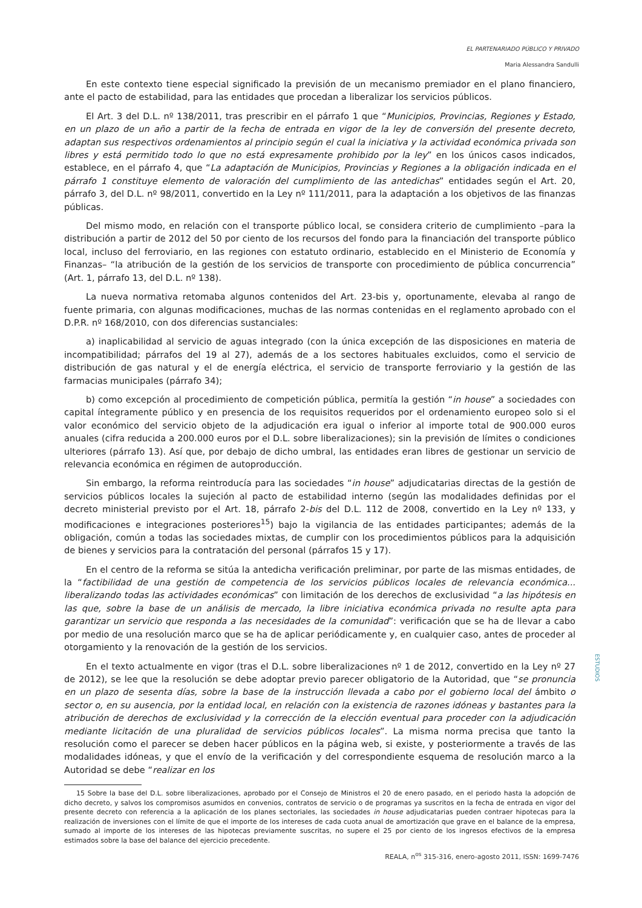EL PARTENARIADO PÚBLICO Y PRIVADO
Maria Alessandra Sandulli
En este contexto tiene especial significado la previsión de un mecanismo premiador en el plano financiero, ante el pacto de estabilidad, para las entidades que procedan a liberalizar los servicios públicos.
El Art. 3 del D.L. nº 138/2011, tras prescribir en el párrafo 1 que “Municipios, Provincias, Regiones y Estado, en un plazo de un año a partir de la fecha de entrada en vigor de la ley de conversión del presente decreto, adaptan sus respectivos ordenamientos al principio según el cual la iniciativa y la actividad económica privada son libres y está permitido todo lo que no está expresamente prohibido por la ley” en los únicos casos indicados, establece, en el párrafo 4, que “La adaptación de Municipios, Provincias y Regiones a la obligación indicada en el párrafo 1 constituye elemento de valoración del cumplimiento de las antedichas” entidades según el Art. 20, párrafo 3, del D.L. nº 98/2011, convertido en la Ley nº 111/2011, para la adaptación a los objetivos de las finanzas públicas.
Del mismo modo, en relación con el transporte público local, se considera criterio de cumplimiento –para la distribución a partir de 2012 del 50 por ciento de los recursos del fondo para la financiación del transporte público local, incluso del ferroviario, en las regiones con estatuto ordinario, establecido en el Ministerio de Economía y Finanzas– “la atribución de la gestión de los servicios de transporte con procedimiento de pública concurrencia” (Art. 1, párrafo 13, del D.L. nº 138).
La nueva normativa retomaba algunos contenidos del Art. 23-bis y, oportunamente, elevaba al rango de fuente primaria, con algunas modificaciones, muchas de las normas contenidas en el reglamento aprobado con el D.P.R. nº 168/2010, con dos diferencias sustanciales:
a) inaplicabilidad al servicio de aguas integrado (con la única excepción de las disposiciones en materia de incompatibilidad; párrafos del 19 al 27), además de a los sectores habituales excluidos, como el servicio de distribución de gas natural y el de energía eléctrica, el servicio de transporte ferroviario y la gestión de las farmacias municipales (párrafo 34);
b) como excepción al procedimiento de competición pública, permitía la gestión “in house” a sociedades con capital íntegramente público y en presencia de los requisitos requeridos por el ordenamiento europeo solo si el valor económico del servicio objeto de la adjudicación era igual o inferior al importe total de 900.000 euros anuales (cifra reducida a 200.000 euros por el D.L. sobre liberalizaciones); sin la previsión de límites o condiciones ulteriores (párrafo 13). Así que, por debajo de dicho umbral, las entidades eran libres de gestionar un servicio de relevancia económica en régimen de autoproducción.
Sin embargo, la reforma reintroducía para las sociedades “in house” adjudicatarias directas de la gestión de servicios públicos locales la sujeción al pacto de estabilidad interno (según las modalidades definidas por el decreto ministerial previsto por el Art. 18, párrafo 2-bis del D.L. 112 de 2008, convertido en la Ley nº 133, y modificaciones e integraciones posteriores<sup>15</sup>) bajo la vigilancia de las entidades participantes; además de la obligación, común a todas las sociedades mixtas, de cumplir con los procedimientos públicos para la adquisición de bienes y servicios para la contratación del personal (párrafos 15 y 17).
En el centro de la reforma se sitúa la antedicha verificación preliminar, por parte de las mismas entidades, de la “factibilidad de una gestión de competencia de los servicios públicos locales de relevancia económica... liberalizando todas las actividades económicas” con limitación de los derechos de exclusividad “a las hipótesis en las que, sobre la base de un análisis de mercado, la libre iniciativa económica privada no resulte apta para garantizar un servicio que responda a las necesidades de la comunidad”: verificación que se ha de llevar a cabo por medio de una resolución marco que se ha de aplicar periódicamente y, en cualquier caso, antes de proceder al otorgamiento y la renovación de la gestión de los servicios.
En el texto actualmente en vigor (tras el D.L. sobre liberalizaciones nº 1 de 2012, convertido en la Ley nº 27 de 2012), se lee que la resolución se debe adoptar previo parecer obligatorio de la Autoridad, que “se pronuncia en un plazo de sesenta días, sobre la base de la instrucción llevada a cabo por el gobierno local del ámbito o sector o, en su ausencia, por la entidad local, en relación con la existencia de razones idóneas y bastantes para la atribución de derechos de exclusividad y la corrección de la elección eventual para proceder con la adjudicación mediante licitación de una pluralidad de servicios públicos locales”. La misma norma precisa que tanto la resolución como el parecer se deben hacer públicos en la página web, si existe, y posteriormente a través de las modalidades idóneas, y que el envío de la verificación y del correspondiente esquema de resolución marco a la Autoridad se debe “realizar en los
15 Sobre la base del D.L. sobre liberalizaciones, aprobado por el Consejo de Ministros el 20 de enero pasado, en el periodo hasta la adopción de dicho decreto, y salvos los compromisos asumidos en convenios, contratos de servicio o de programas ya suscritos en la fecha de entrada en vigor del presente decreto con referencia a la aplicación de los planes sectoriales, las sociedades in house adjudicatarias pueden contraer hipotecas para la realización de inversiones con el límite de que el importe de los intereses de cada cuota anual de amortización que grave en el balance de la empresa, sumado al importe de los intereses de las hipotecas previamente suscritas, no supere el 25 por ciento de los ingresos efectivos de la empresa estimados sobre la base del balance del ejercicio precedente.
ESTUDIOS
REALA, n<sup>os</sup> 315-316, enero-agosto 2011, ISSN: 1699-7476